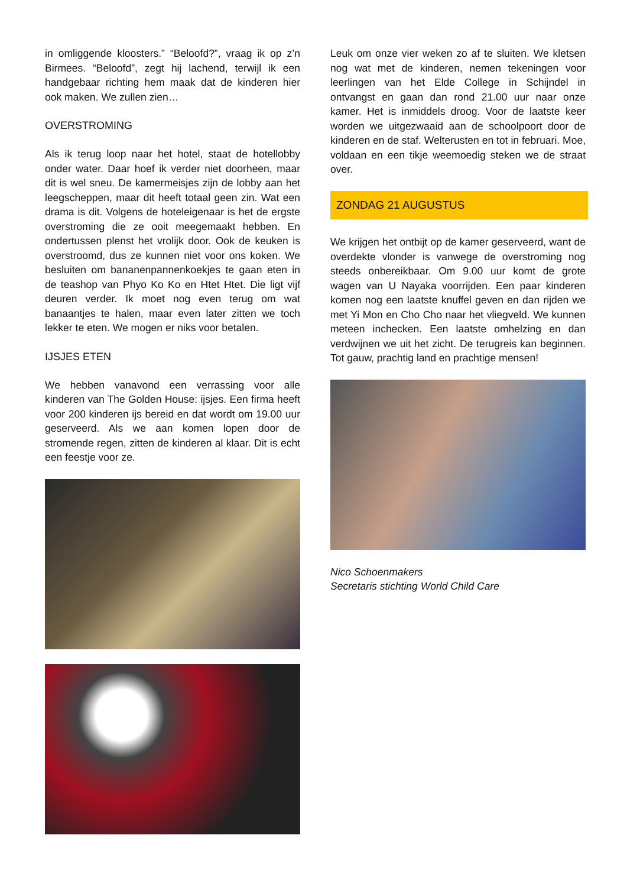in omliggende kloosters.” “Beloofd?”, vraag ik op z’n Birmees. “Beloofd”, zegt hij lachend, terwijl ik een handgebaar richting hem maak dat de kinderen hier ook maken. We zullen zien…
OVERSTROMING
Als ik terug loop naar het hotel, staat de hotellobby onder water. Daar hoef ik verder niet doorheen, maar dit is wel sneu. De kamermeisjes zijn de lobby aan het leegscheppen, maar dit heeft totaal geen zin. Wat een drama is dit. Volgens de hoteleigenaar is het de ergste overstroming die ze ooit meegemaakt hebben. En ondertussen plenst het vrolijk door. Ook de keuken is overstroomd, dus ze kunnen niet voor ons koken. We besluiten om bananenpannenkoekjes te gaan eten in de teashop van Phyo Ko Ko en Htet Htet. Die ligt vijf deuren verder. Ik moet nog even terug om wat banaantjes te halen, maar even later zitten we toch lekker te eten. We mogen er niks voor betalen.
IJSJES ETEN
We hebben vanavond een verrassing voor alle kinderen van The Golden House: ijsjes. Een firma heeft voor 200 kinderen ijs bereid en dat wordt om 19.00 uur geserveerd. Als we aan komen lopen door de stromende regen, zitten de kinderen al klaar. Dit is echt een feestje voor ze.
Leuk om onze vier weken zo af te sluiten. We kletsen nog wat met de kinderen, nemen tekeningen voor leerlingen van het Elde College in Schijndel in ontvangst en gaan dan rond 21.00 uur naar onze kamer. Het is inmiddels droog. Voor de laatste keer worden we uitgezwaaid aan de schoolpoort door de kinderen en de staf. Welterusten en tot in februari. Moe, voldaan en een tikje weemoedig steken we de straat over.
ZONDAG 21 AUGUSTUS
We krijgen het ontbijt op de kamer geserveerd, want de overdekte vlonder is vanwege de overstroming nog steeds onbereikbaar. Om 9.00 uur komt de grote wagen van U Nayaka voorrijden. Een paar kinderen komen nog een laatste knuffel geven en dan rijden we met Yi Mon en Cho Cho naar het vliegveld. We kunnen meteen inchecken. Een laatste omhelzing en dan verdwijnen we uit het zicht. De terugreis kan beginnen. Tot gauw, prachtig land en prachtige mensen!
Nico Schoenmakers
Secretaris stichting World Child Care